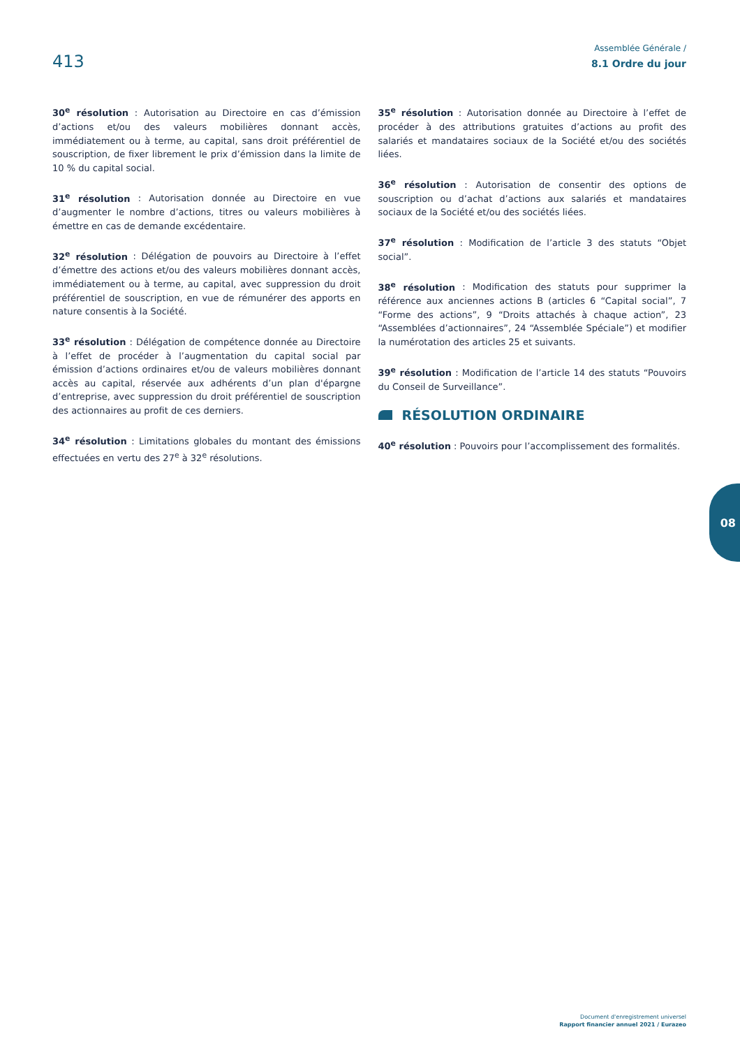413
Assemblée Générale /
8.1 Ordre du jour
30<sup>e</sup> résolution : Autorisation au Directoire en cas d’émission d’actions et/ou des valeurs mobilières donnant accès, immédiatement ou à terme, au capital, sans droit préférentiel de souscription, de fixer librement le prix d’émission dans la limite de 10 % du capital social.
31<sup>e</sup> résolution : Autorisation donnée au Directoire en vue d’augmenter le nombre d’actions, titres ou valeurs mobilières à émettre en cas de demande excédentaire.
32<sup>e</sup> résolution : Délégation de pouvoirs au Directoire à l’effet d’émettre des actions et/ou des valeurs mobilières donnant accès, immédiatement ou à terme, au capital, avec suppression du droit préférentiel de souscription, en vue de rémunérer des apports en nature consentis à la Société.
33<sup>e</sup> résolution : Délégation de compétence donnée au Directoire à l’effet de procéder à l’augmentation du capital social par émission d’actions ordinaires et/ou de valeurs mobilières donnant accès au capital, réservée aux adhérents d’un plan d'épargne d’entreprise, avec suppression du droit préférentiel de souscription des actionnaires au profit de ces derniers.
34<sup>e</sup> résolution : Limitations globales du montant des émissions effectuées en vertu des 27<sup>e</sup> à 32<sup>e</sup> résolutions.
35<sup>e</sup> résolution : Autorisation donnée au Directoire à l’effet de procéder à des attributions gratuites d’actions au profit des salariés et mandataires sociaux de la Société et/ou des sociétés liées.
36<sup>e</sup> résolution : Autorisation de consentir des options de souscription ou d’achat d’actions aux salariés et mandataires sociaux de la Société et/ou des sociétés liées.
37<sup>e</sup> résolution : Modification de l’article 3 des statuts “Objet social”.
38<sup>e</sup> résolution : Modification des statuts pour supprimer la référence aux anciennes actions B (articles 6 “Capital social”, 7 “Forme des actions”, 9 “Droits attachés à chaque action”, 23 “Assemblées d’actionnaires”, 24 “Assemblée Spéciale”) et modifier la numérotation des articles 25 et suivants.
39<sup>e</sup> résolution : Modification de l’article 14 des statuts “Pouvoirs du Conseil de Surveillance”.
RÉSOLUTION ORDINAIRE
40<sup>e</sup> résolution : Pouvoirs pour l’accomplissement des formalités.
08
Document d'enregistrement universel
Rapport financier annuel 2021 / Eurazeo